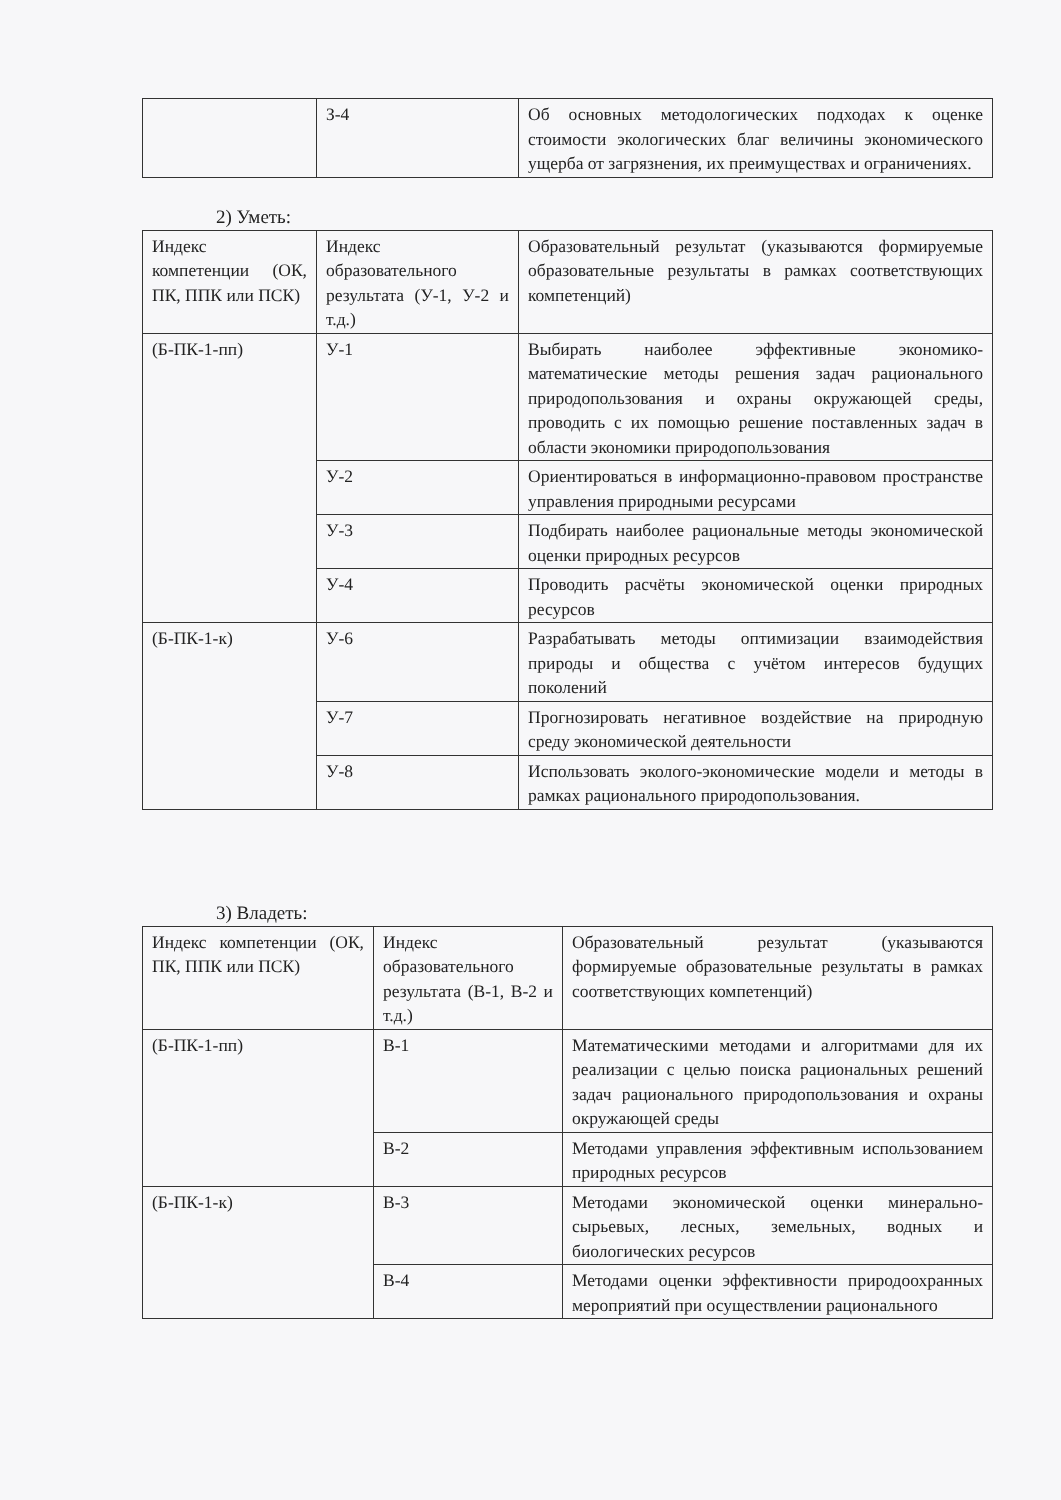| | З-4 | Об основных методологических подходах к оценке стоимости экологических благ величины экономического ущерба от загрязнения, их преимуществах и ограничениях. |
2) Уметь:
| Индекс компетенции (ОК, ПК, ППК или ПСК) | Индекс образовательного результата (У-1, У-2 и т.д.) | Образовательный результат (указываются формируемые образовательные результаты в рамках соответствующих компетенций) |
| (Б-ПК-1-пп) | У-1 | Выбирать наиболее эффективные экономико-математические методы решения задач рационального природопользования и охраны окружающей среды, проводить с их помощью решение поставленных задач в области экономики природопользования |
| | У-2 | Ориентироваться в информационно-правовом пространстве управления природными ресурсами |
| | У-3 | Подбирать наиболее рациональные методы экономической оценки природных ресурсов |
| | У-4 | Проводить расчёты экономической оценки природных ресурсов |
| (Б-ПК-1-к) | У-6 | Разрабатывать методы оптимизации взаимодействия природы и общества с учётом интересов будущих поколений |
| | У-7 | Прогнозировать негативное воздействие на природную среду экономической деятельности |
| | У-8 | Использовать эколого-экономические модели и методы в рамках рационального природопользования. |
3) Владеть:
| Индекс компетенции (ОК, ПК, ППК или ПСК) | Индекс образовательного результата (В-1, В-2 и т.д.) | Образовательный результат (указываются формируемые образовательные результаты в рамках соответствующих компетенций) |
| (Б-ПК-1-пп) | В-1 | Математическими методами и алгоритмами для их реализации с целью поиска рациональных решений задач рационального природопользования и охраны окружающей среды |
| | В-2 | Методами управления эффективным использованием природных ресурсов |
| (Б-ПК-1-к) | В-3 | Методами экономической оценки минерально-сырьевых, лесных, земельных, водных и биологических ресурсов |
| | В-4 | Методами оценки эффективности природоохранных мероприятий при осуществлении рационального |